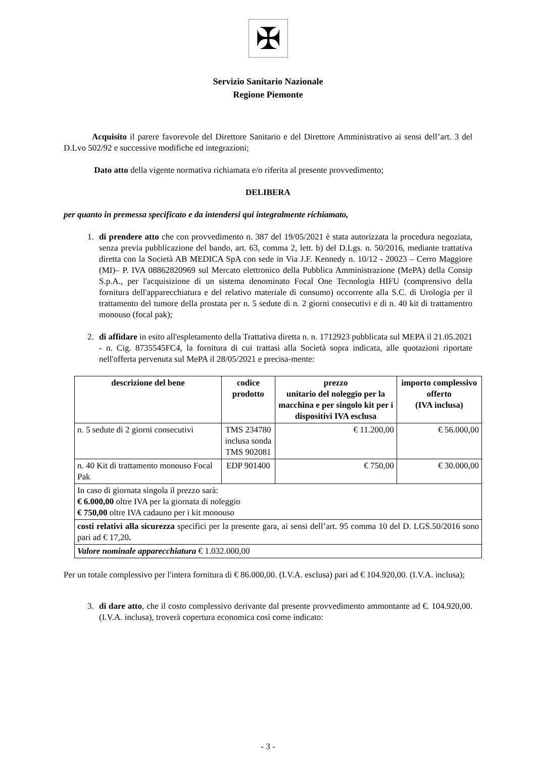✠
Servizio Sanitario Nazionale
Regione Piemonte
Acquisito il parere favorevole del Direttore Sanitario e del Direttore Amministrativo ai sensi dell’art. 3 del D.Lvo 502/92 e successive modifiche ed integrazioni;
Dato atto della vigente normativa richiamata e/o riferita al presente provvedimento;
DELIBERA
per quanto in premessa specificato e da intendersi qui integralmente richiamato,
1. di prendere atto che con provvedimento n. 387 del 19/05/2021 è stata autorizzata la procedura negoziata, senza previa pubblicazione del bando, art. 63, comma 2, lett. b) del D.Lgs. n. 50/2016, mediante trattativa diretta con la Società AB MEDICA SpA con sede in Via J.F. Kennedy n. 10/12 - 20023 – Cerro Maggiore (MI)– P. IVA 08862820969 sul Mercato elettronico della Pubblica Amministrazione (MePA) della Consip S.p.A., per l'acquisizione di un sistema denominato Focal One Tecnologia HIFU (comprensivo della fornitura dell'apparecchiatura e del relativo materiale di consumo) occorrente alla S.C. di Urologia per il trattamento del tumore della prostata per n. 5 sedute di n. 2 giorni consecutivi e di n. 40 kit di trattamentro monouso (focal pak);
2. di affidare in esito all'espletamento della Trattativa diretta n. n. 1712923 pubblicata sul MEPA il 21.05.2021 - n. Cig. 8735545FC4, la fornitura di cui trattasi alla Società sopra indicata, alle quotazioni riportate nell'offerta pervenuta sul MePA il 28/05/2021 e precisa-mente:
| descrizione del bene | codice prodotto | prezzo unitario del noleggio per la macchina e per singolo kit per i dispositivi IVA esclusa | importo complessivo offerto (IVA inclusa) |
| --- | --- | --- | --- |
| n. 5 sedute di 2 giorni consecutivi | TMS 234780 inclusa sonda TMS 902081 | € 11.200,00 | € 56.000,00 |
| n. 40 Kit di trattamento monouso Focal Pak | EDP 901400 | € 750,00 | € 30.000,00 |
| In caso di giornata singola il prezzo sarà: € 6.000,00 oltre IVA per la giornata di noleggio € 750,00 oltre IVA cadauno per i kit monouso | | | |
| costi relativi alla sicurezza specifici per la presente gara, ai sensi dell’art. 95 comma 10 del D. LGS.50/2016 sono pari ad € 17,20 . | | | |
| Valore nominale apparecchiatura € 1.032.000,00 | | | |
Per un totale complessivo per l'intera fornitura di € 86.000,00. (I.V.A. esclusa) pari ad € 104.920,00. (I.V.A. inclusa);
3. di dare atto, che il costo complessivo derivante dal presente provvedimento ammontante ad €. 104.920,00. (I.V.A. inclusa), troverà copertura economica così come indicato:
- 3 -